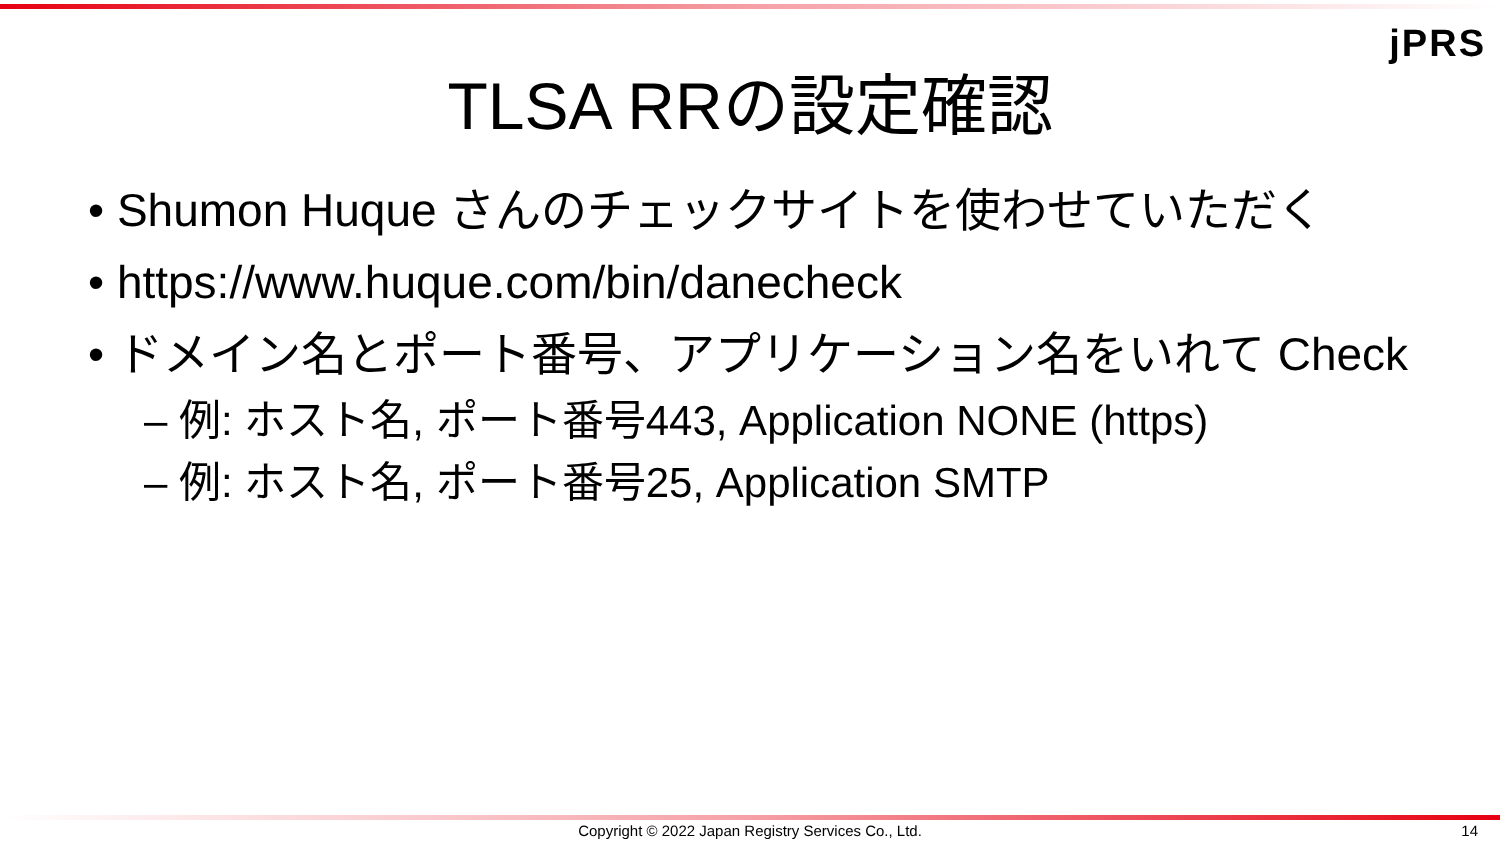jPRS
TLSA RRの設定確認
• Shumon Huque さんのチェックサイトを使わせていただく
• https://www.huque.com/bin/danecheck
• ドメイン名とポート番号、アプリケーション名をいれて Check
– 例: ホスト名, ポート番号443, Application NONE (https)
– 例: ホスト名, ポート番号25, Application SMTP
Copyright © 2022 Japan Registry Services Co., Ltd. 14